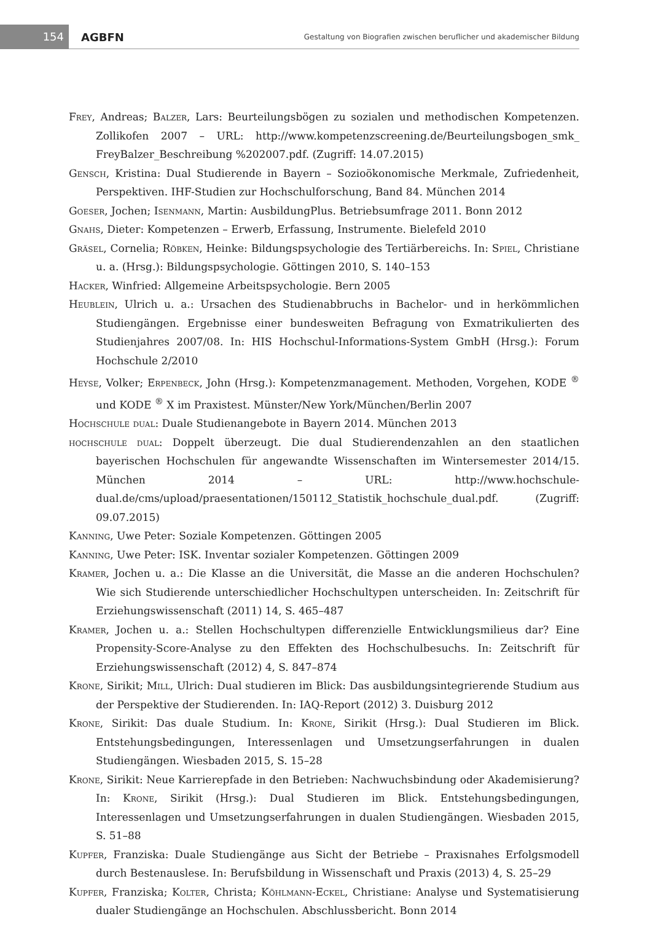154
AGBFN
Gestaltung von Biografien zwischen beruflicher und akademischer Bildung
Frey, Andreas; Balzer, Lars: Beurteilungsbögen zu sozialen und methodischen Kompetenzen. Zollikofen 2007 – URL: http://www.kompetenzscreening.de/Beurteilungsbogen_smk_ FreyBalzer_Beschreibung %202007.pdf. (Zugriff: 14.07.2015)
Gensch, Kristina: Dual Studierende in Bayern – Sozioökonomische Merkmale, Zufriedenheit, Perspektiven. IHF-Studien zur Hochschulforschung, Band 84. München 2014
Goeser, Jochen; Isenmann, Martin: AusbildungPlus. Betriebsumfrage 2011. Bonn 2012
Gnahs, Dieter: Kompetenzen – Erwerb, Erfassung, Instrumente. Bielefeld 2010
Gräsel, Cornelia; Röbken, Heinke: Bildungspsychologie des Tertiärbereichs. In: Spiel, Christiane u. a. (Hrsg.): Bildungspsychologie. Göttingen 2010, S. 140–153
Hacker, Winfried: Allgemeine Arbeitspsychologie. Bern 2005
Heublein, Ulrich u. a.: Ursachen des Studienabbruchs in Bachelor- und in herkömmlichen Studiengängen. Ergebnisse einer bundesweiten Befragung von Exmatrikulierten des Studienjahres 2007/08. In: HIS Hochschul-Informations-System GmbH (Hrsg.): Forum Hochschule 2/2010
Heyse, Volker; Erpenbeck, John (Hrsg.): Kompetenzmanagement. Methoden, Vorgehen, KODE <sup>®</sup> und KODE <sup>®</sup> X im Praxistest. Münster/New York/München/Berlin 2007
Hochschule dual: Duale Studienangebote in Bayern 2014. München 2013
hochschule dual: Doppelt überzeugt. Die dual Studierendenzahlen an den staatlichen bayerischen Hochschulen für angewandte Wissenschaften im Wintersemester 2014/15. München 2014 – URL: http://www.hochschule-dual.de/cms/upload/praesentationen/150112_Statistik_hochschule_dual.pdf. (Zugriff: 09.07.2015)
Kanning, Uwe Peter: Soziale Kompetenzen. Göttingen 2005
Kanning, Uwe Peter: ISK. Inventar sozialer Kompetenzen. Göttingen 2009
Kramer, Jochen u. a.: Die Klasse an die Universität, die Masse an die anderen Hochschulen? Wie sich Studierende unterschiedlicher Hochschultypen unterscheiden. In: Zeitschrift für Erziehungswissenschaft (2011) 14, S. 465–487
Kramer, Jochen u. a.: Stellen Hochschultypen differenzielle Entwicklungsmilieus dar? Eine Propensity-Score-Analyse zu den Effekten des Hochschulbesuchs. In: Zeitschrift für Erziehungswissenschaft (2012) 4, S. 847–874
Krone, Sirikit; Mill, Ulrich: Dual studieren im Blick: Das ausbildungsintegrierende Studium aus der Perspektive der Studierenden. In: IAQ-Report (2012) 3. Duisburg 2012
Krone, Sirikit: Das duale Studium. In: Krone, Sirikit (Hrsg.): Dual Studieren im Blick. Entstehungsbedingungen, Interessenlagen und Umsetzungserfahrungen in dualen Studiengängen. Wiesbaden 2015, S. 15–28
Krone, Sirikit: Neue Karrierepfade in den Betrieben: Nachwuchsbindung oder Akademisierung? In: Krone, Sirikit (Hrsg.): Dual Studieren im Blick. Entstehungsbedingungen, Interessenlagen und Umsetzungserfahrungen in dualen Studiengängen. Wiesbaden 2015, S. 51–88
Kupfer, Franziska: Duale Studiengänge aus Sicht der Betriebe – Praxisnahes Erfolgsmodell durch Bestenauslese. In: Berufsbildung in Wissenschaft und Praxis (2013) 4, S. 25–29
Kupfer, Franziska; Kolter, Christa; Köhlmann-Eckel, Christiane: Analyse und Systematisierung dualer Studiengänge an Hochschulen. Abschlussbericht. Bonn 2014